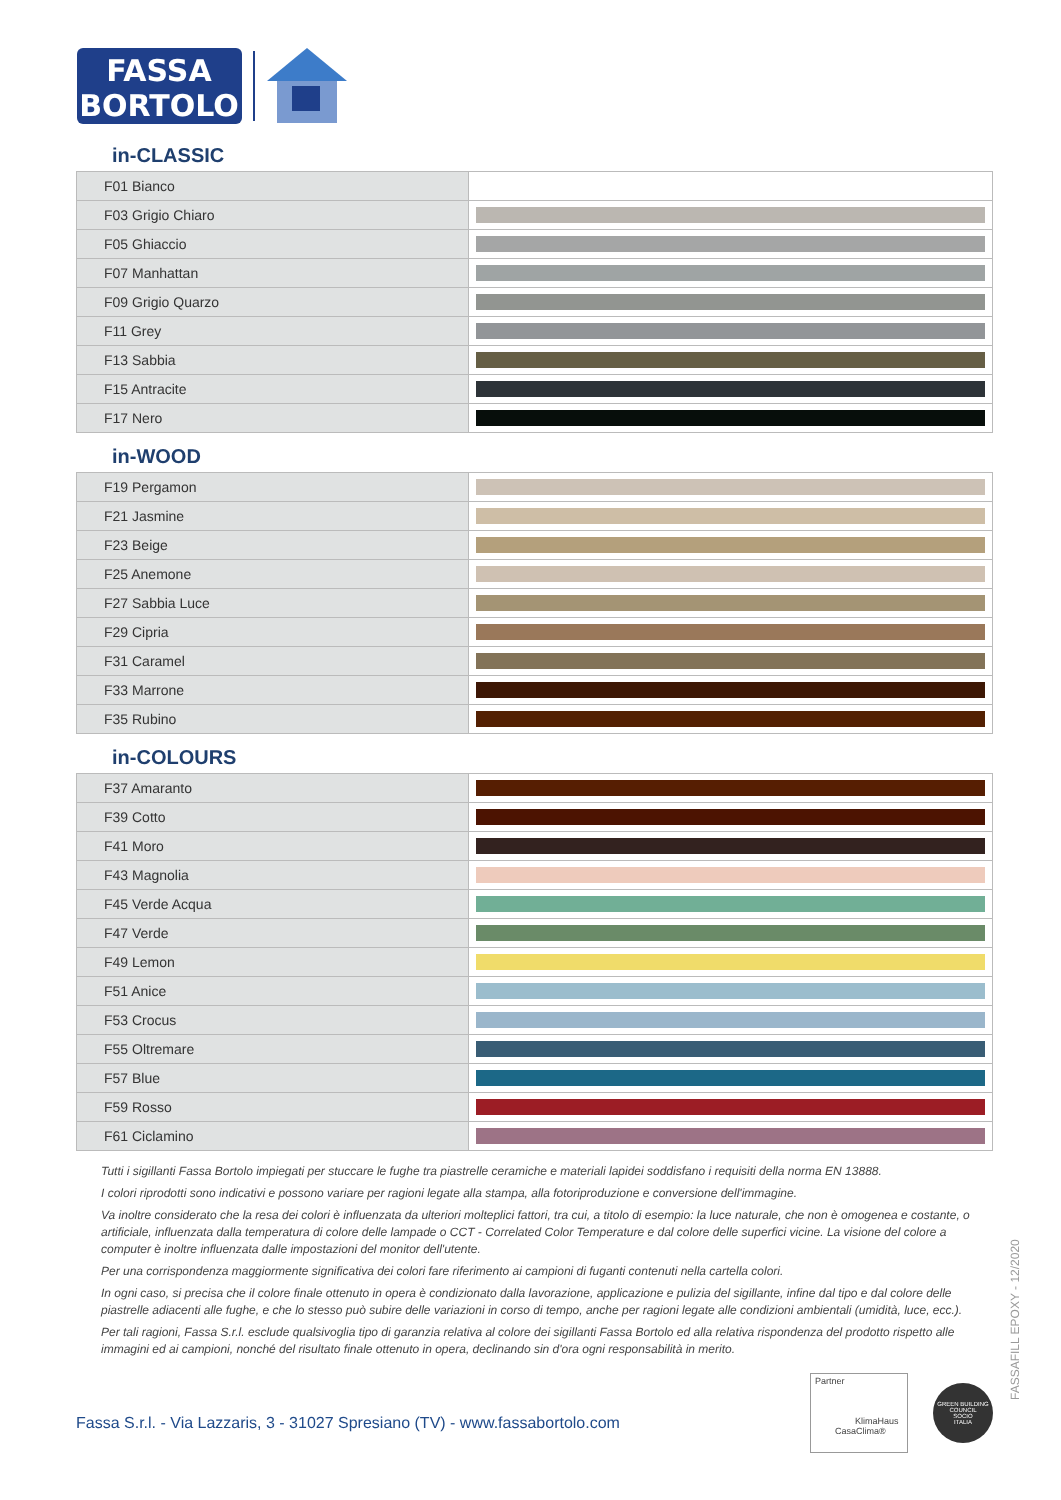FASSA
BORTOLO
in-CLASSIC
| F01 Bianco | |
| F03 Grigio Chiaro | |
| F05 Ghiaccio | |
| F07 Manhattan | |
| F09 Grigio Quarzo | |
| F11 Grey | |
| F13 Sabbia | |
| F15 Antracite | |
| F17 Nero | |
in-WOOD
| F19 Pergamon | |
| F21 Jasmine | |
| F23 Beige | |
| F25 Anemone | |
| F27 Sabbia Luce | |
| F29 Cipria | |
| F31 Caramel | |
| F33 Marrone | |
| F35 Rubino | |
in-COLOURS
| F37 Amaranto | |
| F39 Cotto | |
| F41 Moro | |
| F43 Magnolia | |
| F45 Verde Acqua | |
| F47 Verde | |
| F49 Lemon | |
| F51 Anice | |
| F53 Crocus | |
| F55 Oltremare | |
| F57 Blue | |
| F59 Rosso | |
| F61 Ciclamino | |
Tutti i sigillanti Fassa Bortolo impiegati per stuccare le fughe tra piastrelle ceramiche e materiali lapidei soddisfano i requisiti della norma EN 13888.
I colori riprodotti sono indicativi e possono variare per ragioni legate alla stampa, alla fotoriproduzione e conversione dell'immagine.
Va inoltre considerato che la resa dei colori è influenzata da ulteriori molteplici fattori, tra cui, a titolo di esempio: la luce naturale, che non è omogenea e costante, o artificiale, influenzata dalla temperatura di colore delle lampade o CCT - Correlated Color Temperature e dal colore delle superfici vicine. La visione del colore a computer è inoltre influenzata dalle impostazioni del monitor dell'utente.
Per una corrispondenza maggiormente significativa dei colori fare riferimento ai campioni di fuganti contenuti nella cartella colori.
In ogni caso, si precisa che il colore finale ottenuto in opera è condizionato dalla lavorazione, applicazione e pulizia del sigillante, infine dal tipo e dal colore delle piastrelle adiacenti alle fughe, e che lo stesso può subire delle variazioni in corso di tempo, anche per ragioni legate alle condizioni ambientali (umidità, luce, ecc.).
Per tali ragioni, Fassa S.r.l. esclude qualsivoglia tipo di garanzia relativa al colore dei sigillanti Fassa Bortolo ed alla relativa rispondenza del prodotto rispetto alle immagini ed ai campioni, nonché del risultato finale ottenuto in opera, declinando sin d'ora ogni responsabilità in merito.
Fassa S.r.l. - Via Lazzaris, 3 - 31027 Spresiano (TV) - www.fassabortolo.com
Partner
KlimaHaus
CasaClima®
GREEN BUILDING COUNCIL
SOCIO
ITALIA
FASSAFILL EPOXY - 12/2020